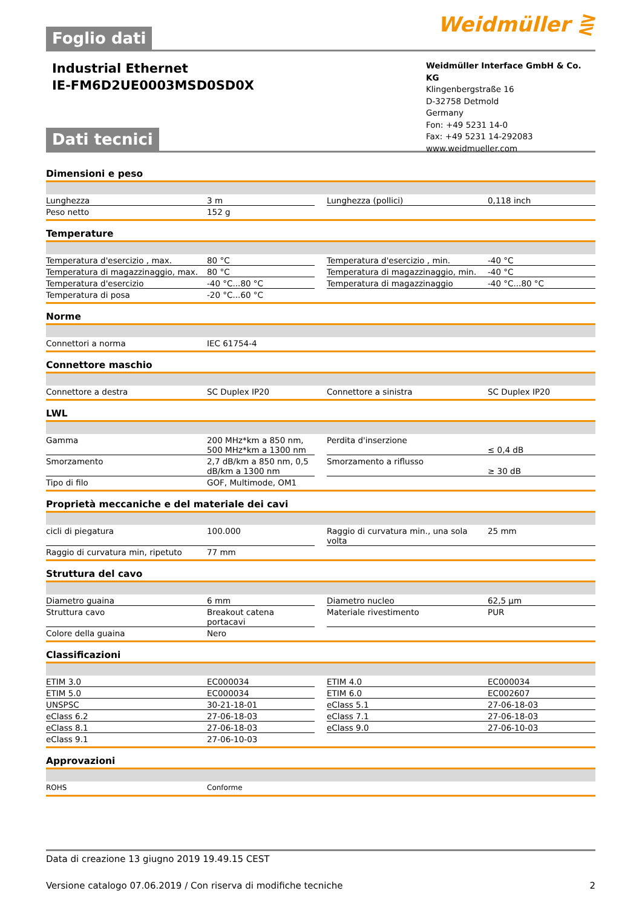Weidmüller ⋛
Foglio dati
Industrial Ethernet
IE-FM6D2UE0003MSD0SD0X
Weidmüller Interface GmbH & Co. KG
Klingenbergstraße 16
D-32758 Detmold
Germany
Fon: +49 5231 14-0
Fax: +49 5231 14-292083
www.weidmueller.com
Dati tecnici
Dimensioni e peso
| Lunghezza | 3 m | | Lunghezza (pollici) | 0,118 inch |
| Peso netto | 152 g | | | |
Temperature
| Temperatura d'esercizio , max. | 80 °C | | Temperatura d'esercizio , min. | -40 °C |
| Temperatura di magazzinaggio, max. | 80 °C | | Temperatura di magazzinaggio, min. | -40 °C |
| Temperatura d'esercizio | -40 °C...80 °C | | Temperatura di magazzinaggio | -40 °C...80 °C |
| Temperatura di posa | -20 °C...60 °C | | | |
Norme
| Connettori a norma | IEC 61754-4 |
Connettore maschio
| Connettore a destra | SC Duplex IP20 | | Connettore a sinistra | SC Duplex IP20 |
LWL
| Gamma | 200 MHz*km a 850 nm, 500 MHz*km a 1300 nm | | Perdita d'inserzione | ≤ 0,4 dB |
| Smorzamento | 2,7 dB/km a 850 nm, 0,5 dB/km a 1300 nm | | Smorzamento a riflusso | ≥ 30 dB |
| Tipo di filo | GOF, Multimode, OM1 | | | |
Proprietà meccaniche e del materiale dei cavi
| cicli di piegatura | 100.000 | | Raggio di curvatura min., una sola volta | 25 mm |
| Raggio di curvatura min, ripetuto | 77 mm | | | |
Struttura del cavo
| Diametro guaina | 6 mm | | Diametro nucleo | 62,5 μm |
| Struttura cavo | Breakout catena portacavi | | Materiale rivestimento | PUR |
| Colore della guaina | Nero | | | |
Classificazioni
| ETIM 3.0 | EC000034 | | ETIM 4.0 | EC000034 |
| ETIM 5.0 | EC000034 | | ETIM 6.0 | EC002607 |
| UNSPSC | 30-21-18-01 | | eClass 5.1 | 27-06-18-03 |
| eClass 6.2 | 27-06-18-03 | | eClass 7.1 | 27-06-18-03 |
| eClass 8.1 | 27-06-18-03 | | eClass 9.0 | 27-06-10-03 |
| eClass 9.1 | 27-06-10-03 | | | |
Approvazioni
| ROHS | Conforme |
Data di creazione 13 giugno 2019 19.49.15 CEST
Versione catalogo 07.06.2019 / Con riserva di modifiche tecniche 2